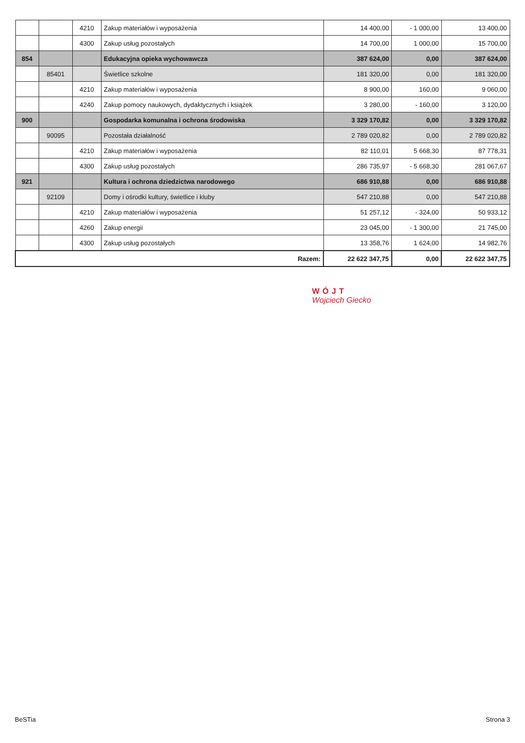| | | 4210 | Zakup materiałów i wyposażenia | 14 400,00 | - 1 000,00 | 13 400,00 |
| | | 4300 | Zakup usług pozostałych | 14 700,00 | 1 000,00 | 15 700,00 |
| 854 | | | Edukacyjna opieka wychowawcza | 387 624,00 | 0,00 | 387 624,00 |
| | 85401 | | Świetlice szkolne | 181 320,00 | 0,00 | 181 320,00 |
| | | 4210 | Zakup materiałów i wyposażenia | 8 900,00 | 160,00 | 9 060,00 |
| | | 4240 | Zakup pomocy naukowych, dydaktycznych i książek | 3 280,00 | - 160,00 | 3 120,00 |
| 900 | | | Gospodarka komunalna i ochrona środowiska | 3 329 170,82 | 0,00 | 3 329 170,82 |
| | 90095 | | Pozostała działalność | 2 789 020,82 | 0,00 | 2 789 020,82 |
| | | 4210 | Zakup materiałów i wyposażenia | 82 110,01 | 5 668,30 | 87 778,31 |
| | | 4300 | Zakup usług pozostałych | 286 735,97 | - 5 668,30 | 281 067,67 |
| 921 | | | Kultura i ochrona dziedzictwa narodowego | 686 910,88 | 0,00 | 686 910,88 |
| | 92109 | | Domy i ośrodki kultury, świetlice i kluby | 547 210,88 | 0,00 | 547 210,88 |
| | | 4210 | Zakup materiałów i wyposażenia | 51 257,12 | - 324,00 | 50 933,12 |
| | | 4260 | Zakup energii | 23 045,00 | - 1 300,00 | 21 745,00 |
| | | 4300 | Zakup usług pozostałych | 13 358,76 | 1 624,00 | 14 982,76 |
| Razem: | | | | 22 622 347,75 | 0,00 | 22 622 347,75 |
WÓJT
Wojciech Giecko
BeSTia Strona 3